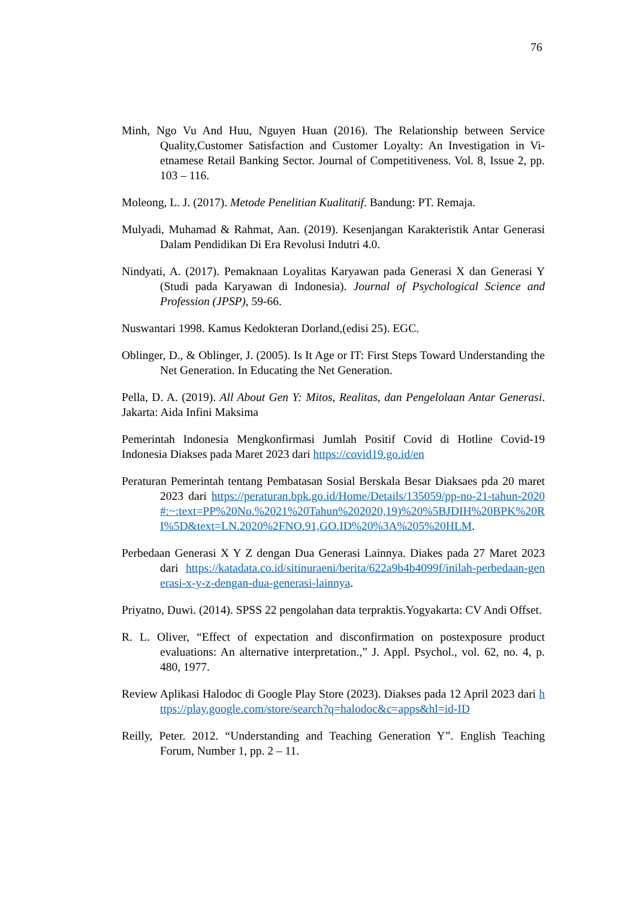76
Minh, Ngo Vu And Huu, Nguyen Huan (2016). The Relationship between Service Quality,Customer Satisfaction and Customer Loyalty: An Investigation in Vi- etnamese Retail Banking Sector. Journal of Competitiveness. Vol. 8, Issue 2, pp. 103 – 116.
Moleong, L. J. (2017). Metode Penelitian Kualitatif. Bandung: PT. Remaja.
Mulyadi, Muhamad & Rahmat, Aan. (2019). Kesenjangan Karakteristik Antar Generasi Dalam Pendidikan Di Era Revolusi Indutri 4.0.
Nindyati, A. (2017). Pemaknaan Loyalitas Karyawan pada Generasi X dan Generasi Y (Studi pada Karyawan di Indonesia). Journal of Psychological Science and Profession (JPSP), 59-66.
Nuswantari 1998. Kamus Kedokteran Dorland,(edisi 25). EGC.
Oblinger, D., & Oblinger, J. (2005). Is It Age or IT: First Steps Toward Understanding the Net Generation. In Educating the Net Generation.
Pella, D. A. (2019). All About Gen Y: Mitos, Realitas, dan Pengelolaan Antar Generasi. Jakarta: Aida Infini Maksima
Pemerintah Indonesia Mengkonfirmasi Jumlah Positif Covid di Hotline Covid-19 Indonesia Diakses pada Maret 2023 dari https://covid19.go.id/en
Peraturan Pemerintah tentang Pembatasan Sosial Berskala Besar Diaksaes pda 20 maret 2023 dari https://peraturan.bpk.go.id/Home/Details/135059/pp-no-21-tahun-2020#:~:text=PP%20No.%2021%20Tahun%202020,19)%20%5BJDIH%20BPK%20RI%5D&text=LN.2020%2FNO.91,GO.ID%20%3A%205%20HLM.
Perbedaan Generasi X Y Z dengan Dua Generasi Lainnya. Diakes pada 27 Maret 2023 dari https://katadata.co.id/sitinuraeni/berita/622a9b4b4099f/inilah-perbedaan-generasi-x-y-z-dengan-dua-generasi-lainnya.
Priyatno, Duwi. (2014). SPSS 22 pengolahan data terpraktis.Yogyakarta: CV Andi Offset.
R. L. Oliver, “Effect of expectation and disconfirmation on postexposure product evaluations: An alternative interpretation.,” J. Appl. Psychol., vol. 62, no. 4, p. 480, 1977.
Review Aplikasi Halodoc di Google Play Store (2023). Diakses pada 12 April 2023 dari https://play.google.com/store/search?q=halodoc&c=apps&hl=id-ID
Reilly, Peter. 2012. “Understanding and Teaching Generation Y”. English Teaching Forum, Number 1, pp. 2 – 11.